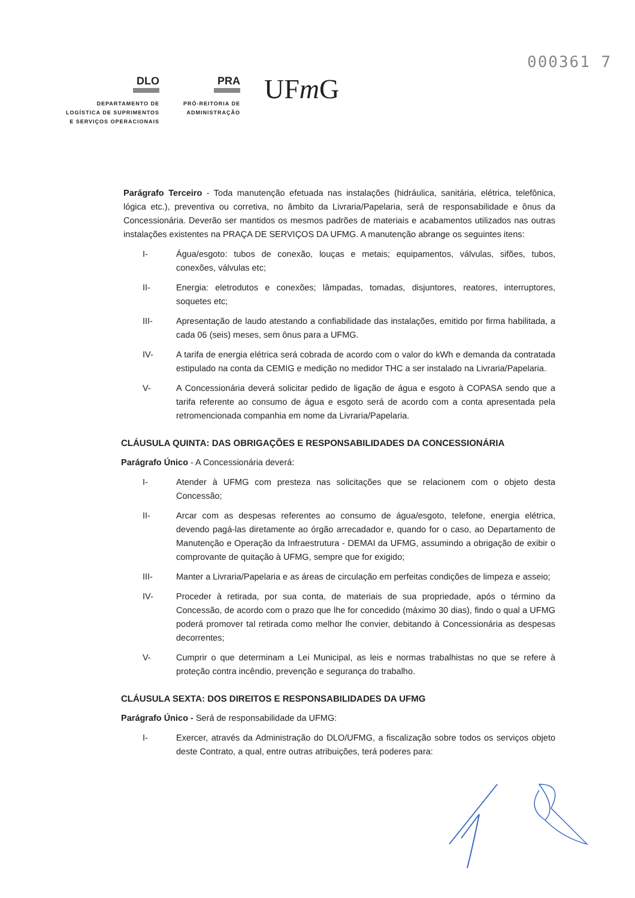000361 7
DLO
DEPARTAMENTO DE
LOGÍSTICA DE SUPRIMENTOS
E SERVIÇOS OPERACIONAIS
PRA
PRÓ-REITORIA DE
ADMINISTRAÇÃO
UFm G
Parágrafo Terceiro - Toda manutenção efetuada nas instalações (hidráulica, sanitária, elétrica, telefônica, lógica etc.), preventiva ou corretiva, no âmbito da Livraria/Papelaria, será de responsabilidade e ônus da Concessionária. Deverão ser mantidos os mesmos padrões de materiais e acabamentos utilizados nas outras instalações existentes na PRAÇA DE SERVIÇOS DA UFMG. A manutenção abrange os seguintes itens:
I- Água/esgoto: tubos de conexão, louças e metais; equipamentos, válvulas, sifões, tubos, conexões, válvulas etc;
II- Energia: eletrodutos e conexões; lâmpadas, tomadas, disjuntores, reatores, interruptores, soquetes etc;
III- Apresentação de laudo atestando a confiabilidade das instalações, emitido por firma habilitada, a cada 06 (seis) meses, sem ônus para a UFMG.
IV- A tarifa de energia elétrica será cobrada de acordo com o valor do kWh e demanda da contratada estipulado na conta da CEMIG e medição no medidor THC a ser instalado na Livraria/Papelaria.
V- A Concessionária deverá solicitar pedido de ligação de água e esgoto à COPASA sendo que a tarifa referente ao consumo de água e esgoto será de acordo com a conta apresentada pela retromencionada companhia em nome da Livraria/Papelaria.
CLÁUSULA QUINTA: DAS OBRIGAÇÕES E RESPONSABILIDADES DA CONCESSIONÁRIA
Parágrafo Único - A Concessionária deverá:
I- Atender à UFMG com presteza nas solicitações que se relacionem com o objeto desta Concessão;
II- Arcar com as despesas referentes ao consumo de água/esgoto, telefone, energia elétrica, devendo pagá-las diretamente ao órgão arrecadador e, quando for o caso, ao Departamento de Manutenção e Operação da Infraestrutura - DEMAI da UFMG, assumindo a obrigação de exibir o comprovante de quitação à UFMG, sempre que for exigido;
III- Manter a Livraria/Papelaria e as áreas de circulação em perfeitas condições de limpeza e asseio;
IV- Proceder à retirada, por sua conta, de materiais de sua propriedade, após o término da Concessão, de acordo com o prazo que lhe for concedido (máximo 30 dias), findo o qual a UFMG poderá promover tal retirada como melhor lhe convier, debitando à Concessionária as despesas decorrentes;
V- Cumprir o que determinam a Lei Municipal, as leis e normas trabalhistas no que se refere à proteção contra incêndio, prevenção e segurança do trabalho.
CLÁUSULA SEXTA: DOS DIREITOS E RESPONSABILIDADES DA UFMG
Parágrafo Único - Será de responsabilidade da UFMG:
I- Exercer, através da Administração do DLO/UFMG, a fiscalização sobre todos os serviços objeto deste Contrato, a qual, entre outras atribuições, terá poderes para: